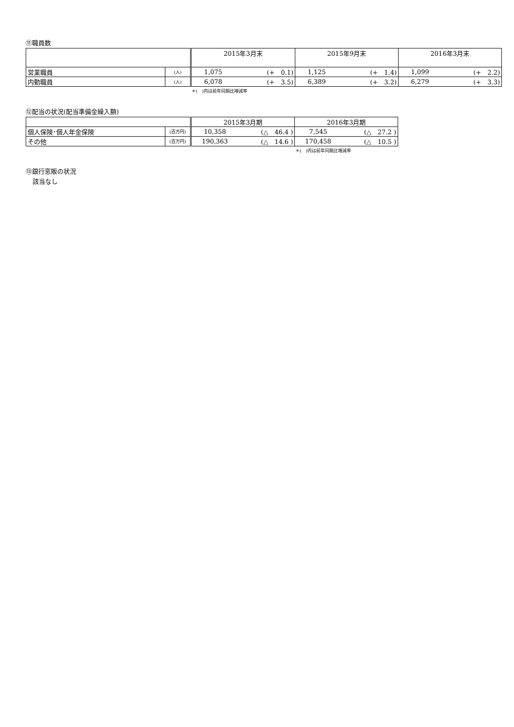⑪職員数
| | | 2015年3月末 | | 2015年9月末 | | 2016年3月末 | |
| --- | --- | --- | --- | --- | --- | --- | --- |
| 営業職員 | (人) | 1,075 | (+ 0.1) | 1,125 | (+ 1.4) | 1,099 | (+ 2.2) |
| 内勤職員 | (人) | 6,078 | (+ 3.5) | 6,389 | (+ 3.2) | 6,279 | (+ 3.3) |
＊(　)内は前年同期比増減率
⑫配当の状況(配当準備金繰入額)
| | | 2015年3月期 | | 2016年3月期 | |
| --- | --- | --- | --- | --- | --- |
| 個人保険･個人年金保険 | (百万円) | 10,358 | (△ 46.4 ) | 7,545 | (△ 27.2 ) |
| その他 | (百万円) | 190,363 | (△ 14.6 ) | 170,458 | (△ 10.5 ) |
＊(　)内は前年同期比増減率
⑬銀行窓販の状況
該当なし